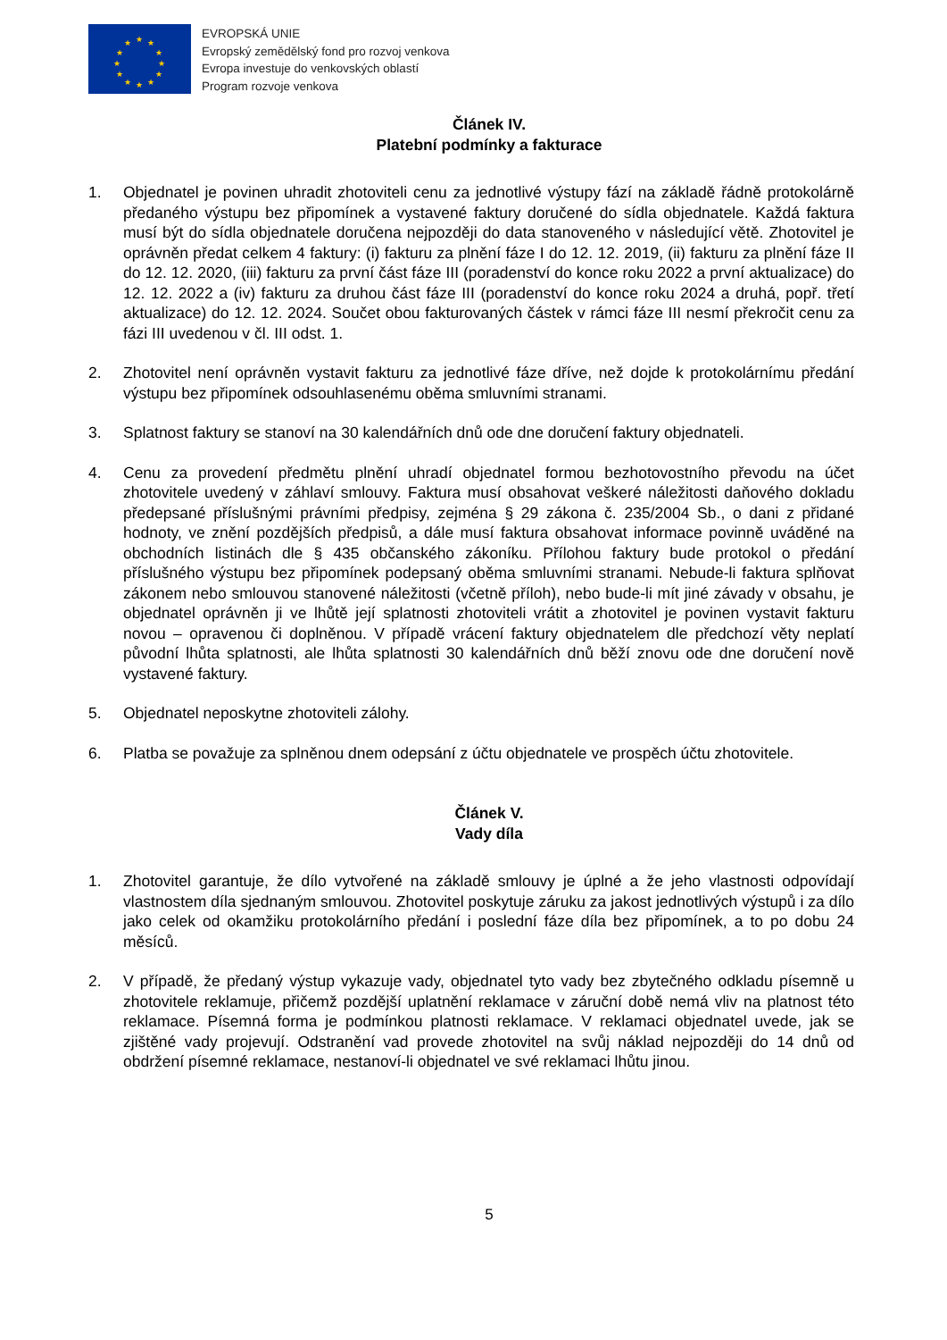★ ★ ★
★ ★
★ ★
★ ★
★ ★ ★
EVROPSKÁ UNIE
Evropský zemědělský fond pro rozvoj venkova
Evropa investuje do venkovských oblastí
Program rozvoje venkova
Článek IV.
Platební podmínky a fakturace
1. Objednatel je povinen uhradit zhotoviteli cenu za jednotlivé výstupy fází na základě řádně protokolárně předaného výstupu bez připomínek a vystavené faktury doručené do sídla objednatele. Každá faktura musí být do sídla objednatele doručena nejpozději do data stanoveného v následující větě. Zhotovitel je oprávněn předat celkem 4 faktury: (i) fakturu za plnění fáze I do 12. 12. 2019, (ii) fakturu za plnění fáze II do 12. 12. 2020, (iii) fakturu za první část fáze III (poradenství do konce roku 2022 a první aktualizace) do 12. 12. 2022 a (iv) fakturu za druhou část fáze III (poradenství do konce roku 2024 a druhá, popř. třetí aktualizace) do 12. 12. 2024. Součet obou fakturovaných částek v rámci fáze III nesmí překročit cenu za fázi III uvedenou v čl. III odst. 1.
2. Zhotovitel není oprávněn vystavit fakturu za jednotlivé fáze dříve, než dojde k protokolárnímu předání výstupu bez připomínek odsouhlasenému oběma smluvními stranami.
3. Splatnost faktury se stanoví na 30 kalendářních dnů ode dne doručení faktury objednateli.
4. Cenu za provedení předmětu plnění uhradí objednatel formou bezhotovostního převodu na účet zhotovitele uvedený v záhlaví smlouvy. Faktura musí obsahovat veškeré náležitosti daňového dokladu předepsané příslušnými právními předpisy, zejména § 29 zákona č. 235/2004 Sb., o dani z přidané hodnoty, ve znění pozdějších předpisů, a dále musí faktura obsahovat informace povinně uváděné na obchodních listinách dle § 435 občanského zákoníku. Přílohou faktury bude protokol o předání příslušného výstupu bez připomínek podepsaný oběma smluvními stranami. Nebude-li faktura splňovat zákonem nebo smlouvou stanovené náležitosti (včetně příloh), nebo bude-li mít jiné závady v obsahu, je objednatel oprávněn ji ve lhůtě její splatnosti zhotoviteli vrátit a zhotovitel je povinen vystavit fakturu novou – opravenou či doplněnou. V případě vrácení faktury objednatelem dle předchozí věty neplatí původní lhůta splatnosti, ale lhůta splatnosti 30 kalendářních dnů běží znovu ode dne doručení nově vystavené faktury.
5. Objednatel neposkytne zhotoviteli zálohy.
6. Platba se považuje za splněnou dnem odepsání z účtu objednatele ve prospěch účtu zhotovitele.
Článek V.
Vady díla
1. Zhotovitel garantuje, že dílo vytvořené na základě smlouvy je úplné a že jeho vlastnosti odpovídají vlastnostem díla sjednaným smlouvou. Zhotovitel poskytuje záruku za jakost jednotlivých výstupů i za dílo jako celek od okamžiku protokolárního předání i poslední fáze díla bez připomínek, a to po dobu 24 měsíců.
2. V případě, že předaný výstup vykazuje vady, objednatel tyto vady bez zbytečného odkladu písemně u zhotovitele reklamuje, přičemž pozdější uplatnění reklamace v záruční době nemá vliv na platnost této reklamace. Písemná forma je podmínkou platnosti reklamace. V reklamaci objednatel uvede, jak se zjištěné vady projevují. Odstranění vad provede zhotovitel na svůj náklad nejpozději do 14 dnů od obdržení písemné reklamace, nestanoví-li objednatel ve své reklamaci lhůtu jinou.
5